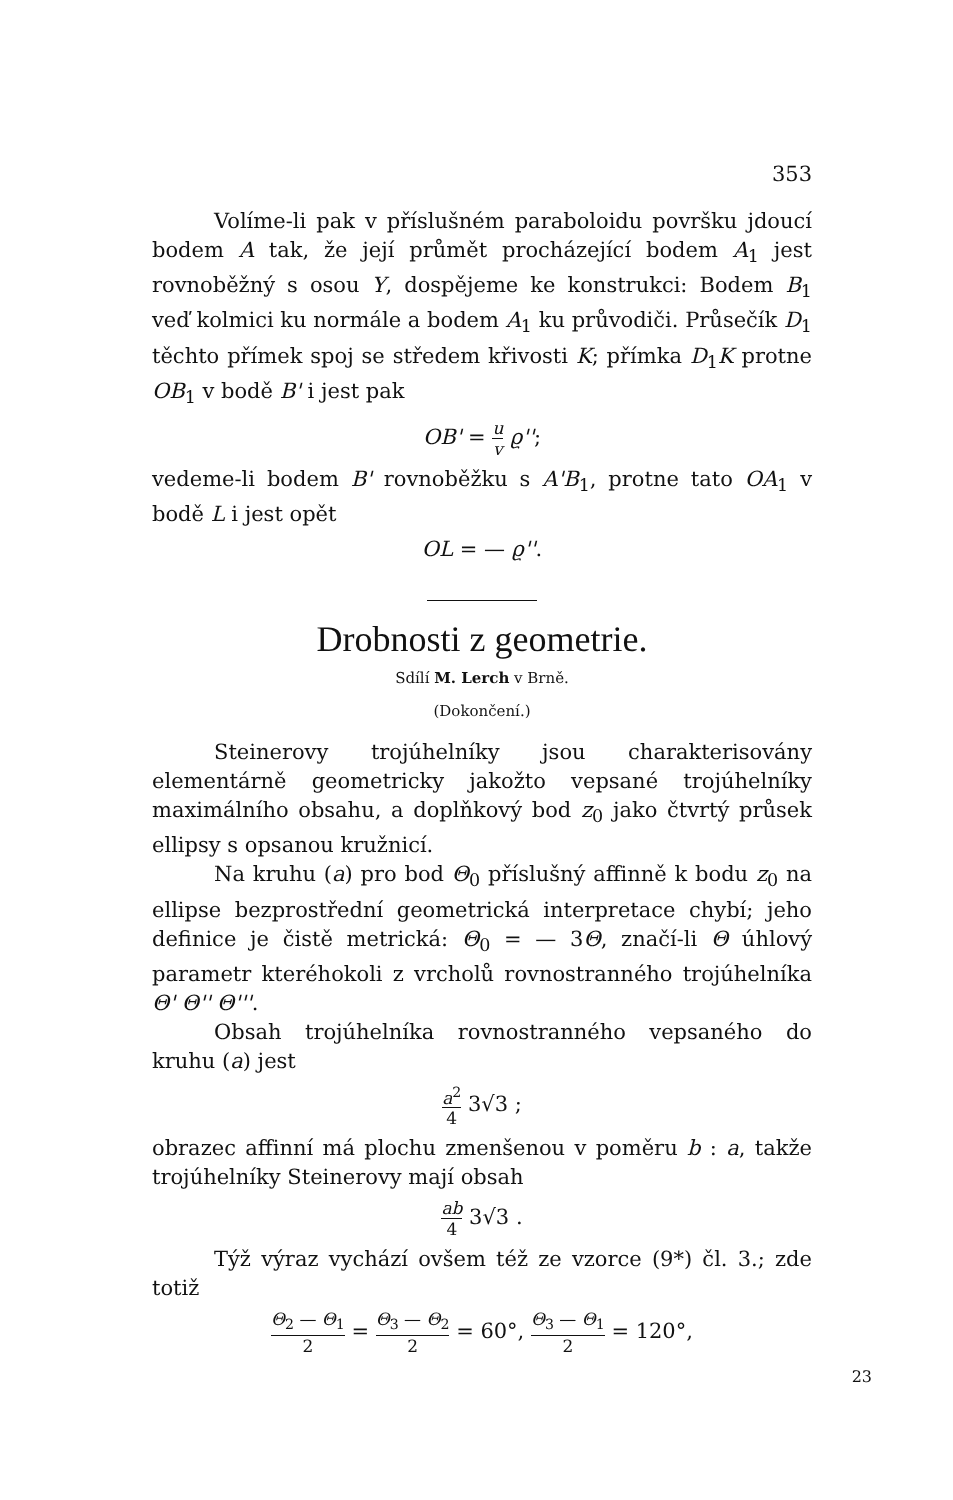353
Volíme-li pak v příslušném paraboloidu površku jdoucí bodem A tak, že její průmět procházející bodem A<sub>1</sub> jest rovnoběžný s osou Y, dospějeme ke konstrukci: Bodem B<sub>1</sub> veď kolmici ku normále a bodem A<sub>1</sub> ku průvodiči. Průsečík D<sub>1</sub> těchto přímek spoj se středem křivosti K; přímka D<sub>1</sub>K protne OB<sub>1</sub> v bodě B' i jest pak
OB' = u v ϱ'';
vedeme-li bodem B' rovnoběžku s A'B<sub>1</sub>, protne tato OA<sub>1</sub> v bodě L i jest opět
OL = — ϱ''.
Drobnosti z geometrie.
Sdílí M. Lerch v Brně.
(Dokončení.)
Steinerovy trojúhelníky jsou charakterisovány elementárně geometricky jakožto vepsané trojúhelníky maximálního obsahu, a doplňkový bod z<sub>0</sub> jako čtvrtý průsek ellipsy s opsanou kružnicí.
Na kruhu (a) pro bod Θ<sub>0</sub> příslušný affinně k bodu z<sub>0</sub> na ellipse bezprostřední geometrická interpretace chybí; jeho definice je čistě metrická: Θ<sub>0</sub> = — 3Θ, značí-li Θ úhlový parametr kteréhokoli z vrcholů rovnostranného trojúhelníka Θ' Θ'' Θ'''.
Obsah trojúhelníka rovnostranného vepsaného do kruhu (a) jest
a<sup>2</sup> 4 3√3 ;
obrazec affinní má plochu zmenšenou v poměru b : a, takže trojúhelníky Steinerovy mají obsah
ab 4 3√3 .
Týž výraz vychází ovšem též ze vzorce (9*) čl. 3.; zde totiž
Θ<sub>2</sub> — Θ<sub>1</sub> 2 = Θ<sub>3</sub> — Θ<sub>2</sub> 2 = 60°, Θ<sub>3</sub> — Θ<sub>1</sub> 2 = 120°,
23